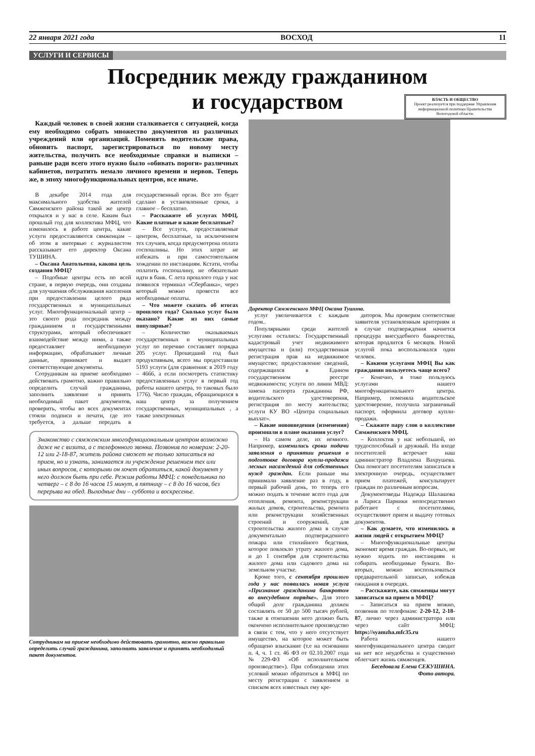22 января 2021 года ВОСХОД 11
УСЛУГИ И СЕРВИСЫ
Посредник между гражданином
и государством
ВЛАСТЬ И ОБЩЕСТВО
Проект реализуется при поддержке Управления информационной политики Правительства Вологодской области.
Каждый человек в своей жизни сталкивается с ситуацией, когда ему необходимо собрать множество документов из различных учреждений или организаций. Поменять водительские права, обновить паспорт, зарегистрироваться по новому месту жительства, получить все необходимые справки и выписки – раньше ради всего этого нужно было «обивать пороги» различных кабинетов, потратить немало личного времени и нервов. Теперь же, в эпоху многофункциональных центров, все иначе.
В декабре 2014 года для максимального удобства жителей Сямженского района такой же центр открылся и у нас в селе. Каким был прошлый год для коллектива МФЦ, что изменилось в работе центра, какие услуги предоставляются сямженцам – об этом в интервью с журналистом рассказывает его директор Оксана ТУШИНА.
– Оксана Анатольевна, какова цель создания МФЦ?
– Подобные центры есть по всей стране, в первую очередь, они созданы для улучшения обслуживания населения при предоставлении целого ряда государственных и муниципальных услуг. Многофункциональный центр – это своего рода посредник между гражданином и государственными структурами, который обеспечивает взаимодействие между ними, а также предоставляет необходимую информацию, обрабатывает личные данные, принимает и выдает соответствующие документы.
Сотрудникам на приеме необходимо действовать грамотно, важно правильно определить случай гражданина, заполнить заявление и принять необходимый пакет документов, проверить, чтобы во всех документах стояли подписи и печати, где это требуется, а дальше передать в государственный орган. Все это будет сделано в установленные сроки, а главное – бесплатно.
– Расскажите об услугах МФЦ. Какие платные и какие бесплатные?
– Все услуги, предоставляемые центром, бесплатные, за исключением тех случаев, когда предусмотрена оплата госпошлины. Но этих затрат не избежать и при самостоятельном хождении по инстанциям. Кстати, чтобы оплатить госпошлину, не обязательно идти в банк. С лета прошлого года у нас появился терминал «Сбербанка», через который можно провести все необходимые оплаты.
– Что можете сказать об итогах прошлого года? Сколько услуг было оказано? Какие из них самые популярные?
– Количество оказываемых государственных и муниципальных услуг по перечню составляет порядка 205 услуг. Прошедший год был продуктивным, всего мы предоставили 5193 услуги (для сравнения: в 2019 году – 4666, а если посмотреть статистику предоставленных услуг в первый год работы нашего центра, то таковых было 1776). Число граждан, обращающихся в наш центр за получением государственных, муниципальных , а также электронных
Знакомство с сямженским многофункциональным центром возможно даже не с визита, а с телефонного звонка. Позвонив по номерам: 2-20-12 или 2-18-87, житель района сможет не только записаться на прием, но и узнать, занимается ли учреждение решением тех или иных вопросов, с которыми он хочет обратиться, какой документ у него должен быть при себе. Режим работы МФЦ: с понедельника по четверг – с 8 до 16 часов 15 минут, в пятницу – с 8 до 16 часов, без перерыва на обед. Выходные дни – суббота и воскресенье.
Сотрудникам на приеме необходимо действовать грамотно, важно правильно определить случай гражданина, заполнить заявление и принять необходимый пакет документов.
Директор Сямженского МФЦ Оксана Тушина.
услуг увеличивается с каждым годом..
Популярными среди жителей услугами остались: Государственный кадастровый учет недвижимого имущества и (или) государственная регистрация прав на недвижимое имущество; предоставление сведений, содержащихся в Едином государственном реестре недвижимости; услуги по линии МВД: замена паспорта гражданина РФ, водительского удостоверения, регистрация по месту жительства; услуги КУ ВО «Центра социальных выплат».
– Какие нововведения (изменения) произошли в плане оказания услуг?
– На самом деле, их немного. Например, изменились сроки подачи заявления о принятии решения о подготовке договора купли-продажи лесных насаждений для собственных нужд граждан. Если раньше мы принимали заявление раз в году, в первый рабочий день, то теперь его можно подать в течение всего года для отопления, ремонта, реконструкции жилых домов, строительства, ремонта или реконструкции хозяйственных строений и сооружений, для строительства жилого дома в случае документально подтвержденного пожара или стихийного бедствия, которое повлекло утрату жилого дома, и до 1 сентября для строительства жилого дома или садового дома на земельном участке.
Кроме того, с сентября прошлого года у нас появилась новая услуга «Признание гражданина банкротом во внесудебном порядке». Для этого общий долг гражданина должен составлять от 50 до 500 тысяч рублей, также в отношении него должно быть окончено исполнительное производство в связи с тем, что у него отсутствует имущество, на которое может быть обращено взыскание (т.е на основании п. 4, ч. 1 ст. 46 ФЗ от 02.10.2007 года №229-ФЗ «Об исполнительном производстве»). При соблюдении этих условий можно обратиться в МФЦ по месту регистрации с заявлением и списком всех известных ему кре-
диторов. Мы проверим соответствие заявителя установленным критериям и в случае подтверждения начнется процедура внесудебного банкротства, которая продлится 6 месяцев. Новой услугой пока воспользовался один человек.
– Какими услугами МФЦ Вы как гражданин пользуетесь чаще всего?
– Конечно, я тоже пользуюсь услугами нашего многофункционального центра. Например, поменяла водительское удостоверение, получила заграничный паспорт, оформила договор купли-продажи.
– Скажите пару слов о коллективе Сямженского МФЦ.
– Коллектив у нас небольшой, но трудоспособный и дружный. На входе посетителей встречает наш администратор Владлена Вахрушева. Она помогает посетителям записаться в электронную очередь, осуществляет прием платежей, консультирует граждан по различным вопросам.
Документоведы Надежда Шалашова и Лариса Парники непосредственно работают с посетителями, осуществляют прием и выдачу готовых документов.
– Как думаете, что изменилось в жизни людей с открытием МФЦ?
– Многофункциональные центры экономят время граждан. Во-первых, не нужно ходить по инстанциям и собирать необходимые бумаги. Во-вторых, можно воспользоваться предварительной записью, избежав ожидания в очередях.
– Расскажите, как сямженцы могут записаться на прием в МФЦ?
– Записаться на прием можно, позвонив по телефонам: 2-20-12, 2-18-87, лично через администратора или через сайт МФЦ: https://syamzha.mfc35.ru
Работа нашего многофункционального центра сводит на нет все неудобства и существенно облегчает жизнь сямженцев.
Беседовала Елена СЕКУШИНА.
Фото автора.